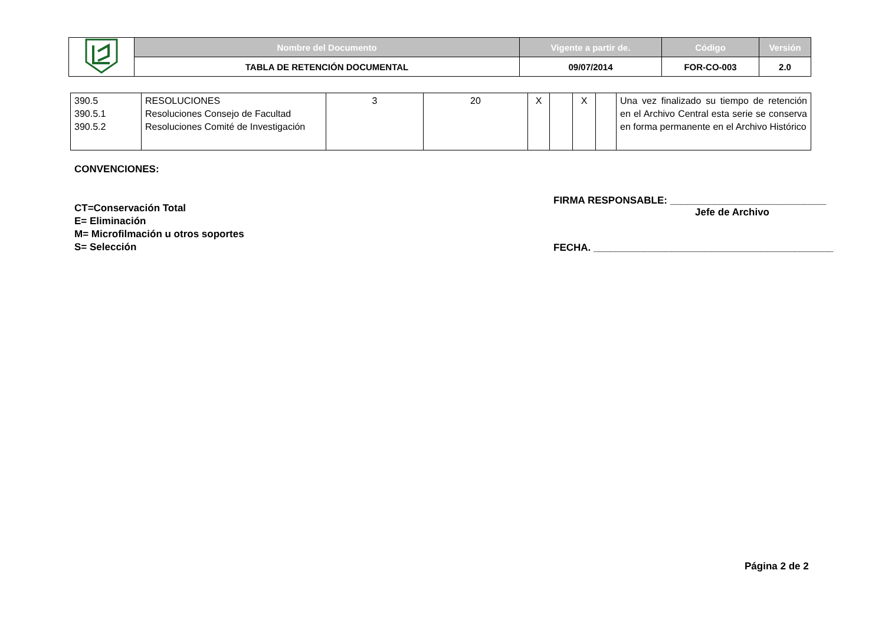| | Nombre del Documento | Vigente a partir de. | Código | Versión |
| | TABLA DE RETENCIÓN DOCUMENTAL | 09/07/2014 | FOR-CO-003 | 2.0 |
| 390.5 390.5.1 390.5.2 | RESOLUCIONES Resoluciones Consejo de Facultad Resoluciones Comité de Investigación | 3 | 20 | X | | X | | Una vez finalizado su tiempo de retención en el Archivo Central esta serie se conserva en forma permanente en el Archivo Histórico |
CONVENCIONES:
CT=Conservación Total
E= Eliminación
M= Microfilmación u otros soportes
S= Selección
FIRMA RESPONSABLE: ____________________________
Jefe de Archivo
FECHA. ___________________________________________
Página 2 de 2